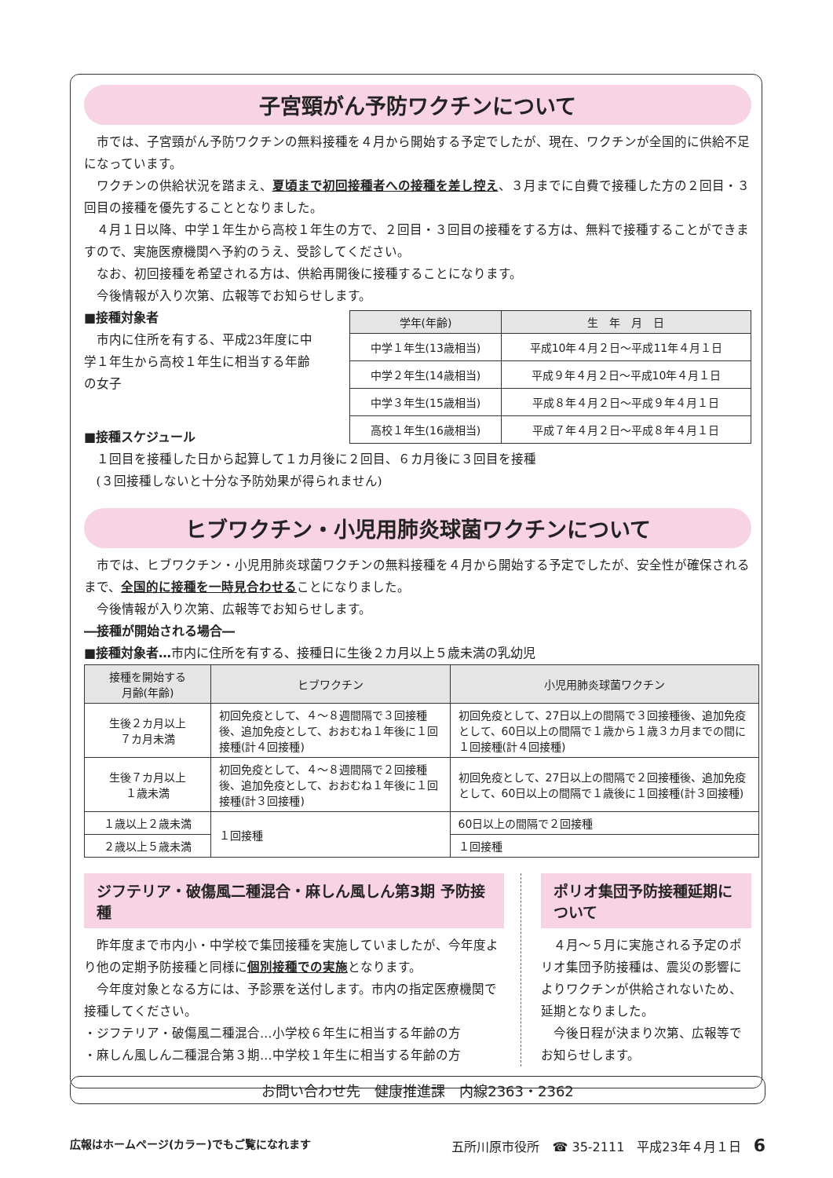子宮頸がん予防ワクチンについて
市では、子宮頸がん予防ワクチンの無料接種を４月から開始する予定でしたが、現在、ワクチンが全国的に供給不足になっています。
ワクチンの供給状況を踏まえ、夏頃まで初回接種者への接種を差し控え、３月までに自費で接種した方の２回目・３回目の接種を優先することとなりました。
４月１日以降、中学１年生から高校１年生の方で、２回目・３回目の接種をする方は、無料で接種することができますので、実施医療機関へ予約のうえ、受診してください。
なお、初回接種を希望される方は、供給再開後に接種することになります。
今後情報が入り次第、広報等でお知らせします。
■接種対象者
市内に住所を有する、平成23年度に中学１年生から高校１年生に相当する年齢の女子
| 学年(年齢) | 生 年 月 日 |
| --- | --- |
| 中学１年生(13歳相当) | 平成10年４月２日～平成11年４月１日 |
| 中学２年生(14歳相当) | 平成９年４月２日～平成10年４月１日 |
| 中学３年生(15歳相当) | 平成８年４月２日～平成９年４月１日 |
| 高校１年生(16歳相当) | 平成７年４月２日～平成８年４月１日 |
■接種スケジュール
１回目を接種した日から起算して１カ月後に２回目、６カ月後に３回目を接種
(３回接種しないと十分な予防効果が得られません)
ヒブワクチン・小児用肺炎球菌ワクチンについて
市では、ヒブワクチン・小児用肺炎球菌ワクチンの無料接種を４月から開始する予定でしたが、安全性が確保されるまで、全国的に接種を一時見合わせることになりました。
今後情報が入り次第、広報等でお知らせします。
―接種が開始される場合―
■接種対象者…市内に住所を有する、接種日に生後２カ月以上５歳未満の乳幼児
| 接種を開始する 月齢(年齢) | ヒブワクチン | 小児用肺炎球菌ワクチン |
| --- | --- | --- |
| 生後２カ月以上 ７カ月未満 | 初回免疫として、４～８週間隔で３回接種後、追加免疫として、おおむね１年後に１回接種(計４回接種) | 初回免疫として、27日以上の間隔で３回接種後、追加免疫として、60日以上の間隔で１歳から１歳３カ月までの間に１回接種(計４回接種) |
| 生後７カ月以上 １歳未満 | 初回免疫として、４～８週間隔で２回接種後、追加免疫として、おおむね１年後に１回接種(計３回接種) | 初回免疫として、27日以上の間隔で２回接種後、追加免疫として、60日以上の間隔で１歳後に１回接種(計３回接種) |
| １歳以上２歳未満 | １回接種 | 60日以上の間隔で２回接種 |
| ２歳以上５歳未満 | | １回接種 |
ジフテリア・破傷風二種混合・麻しん風しん第3期 予防接種
昨年度まで市内小・中学校で集団接種を実施していましたが、今年度より他の定期予防接種と同様に個別接種での実施となります。
今年度対象となる方には、予診票を送付します。市内の指定医療機関で接種してください。
・ジフテリア・破傷風二種混合…小学校６年生に相当する年齢の方
・麻しん風しん二種混合第３期…中学校１年生に相当する年齢の方
ポリオ集団予防接種延期について
４月～５月に実施される予定のポリオ集団予防接種は、震災の影響によりワクチンが供給されないため、延期となりました。
今後日程が決まり次第、広報等でお知らせします。
お問い合わせ先　健康推進課　内線2363・2362
広報はホームページ(カラー)でもご覧になれます 五所川原市役所　☎ 35-2111　平成23年４月１日　6